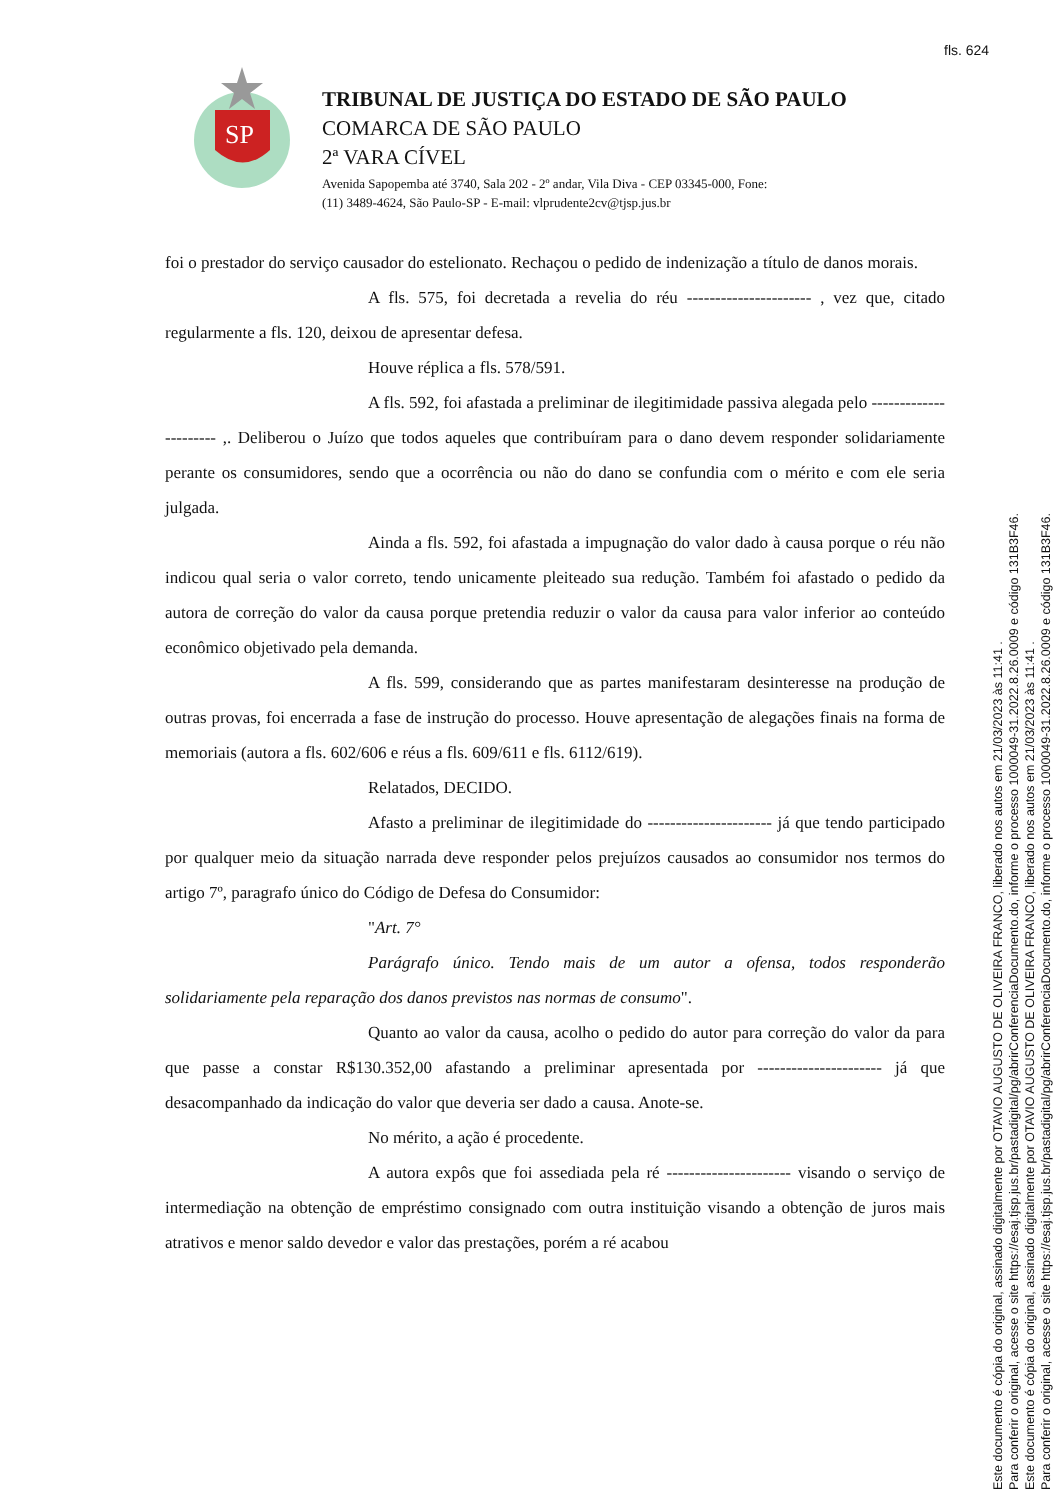fls. 624
SP
TRIBUNAL DE JUSTIÇA DO ESTADO DE SÃO PAULO
COMARCA DE SÃO PAULO
2ª VARA CÍVEL
Avenida Sapopemba até 3740, Sala 202 - 2º andar, Vila Diva - CEP 03345-000, Fone:
(11) 3489-4624, São Paulo-SP - E-mail: vlprudente2cv@tjsp.jus.br
foi o prestador do serviço causador do estelionato. Rechaçou o pedido de indenização a título de danos morais.
A fls. 575, foi decretada a revelia do réu ---------------------- , vez que, citado regularmente a fls. 120, deixou de apresentar defesa.
Houve réplica a fls. 578/591.
A fls. 592, foi afastada a preliminar de ilegitimidade passiva alegada pelo ---------------------- ,. Deliberou o Juízo que todos aqueles que contribuíram para o dano devem responder solidariamente perante os consumidores, sendo que a ocorrência ou não do dano se confundia com o mérito e com ele seria julgada.
Ainda a fls. 592, foi afastada a impugnação do valor dado à causa porque o réu não indicou qual seria o valor correto, tendo unicamente pleiteado sua redução. Também foi afastado o pedido da autora de correção do valor da causa porque pretendia reduzir o valor da causa para valor inferior ao conteúdo econômico objetivado pela demanda.
A fls. 599, considerando que as partes manifestaram desinteresse na produção de outras provas, foi encerrada a fase de instrução do processo. Houve apresentação de alegações finais na forma de memoriais (autora a fls. 602/606 e réus a fls. 609/611 e fls. 6112/619).
Relatados, DECIDO.
Afasto a preliminar de ilegitimidade do ---------------------- já que tendo participado por qualquer meio da situação narrada deve responder pelos prejuízos causados ao consumidor nos termos do artigo 7º, paragrafo único do Código de Defesa do Consumidor:
"Art. 7°
Parágrafo único. Tendo mais de um autor a ofensa, todos responderão solidariamente pela reparação dos danos previstos nas normas de consumo".
Quanto ao valor da causa, acolho o pedido do autor para correção do valor da para que passe a constar R$130.352,00 afastando a preliminar apresentada por ---------------------- já que desacompanhado da indicação do valor que deveria ser dado a causa. Anote-se.
No mérito, a ação é procedente.
A autora expôs que foi assediada pela ré ---------------------- visando o serviço de intermediação na obtenção de empréstimo consignado com outra instituição visando a obtenção de juros mais atrativos e menor saldo devedor e valor das prestações, porém a ré acabou
Este documento é cópia do original, assinado digitalmente por OTAVIO AUGUSTO DE OLIVEIRA FRANCO, liberado nos autos em 21/03/2023 às 11:41 .
Para conferir o original, acesse o site https://esaj.tjsp.jus.br/pastadigital/pg/abrirConferenciaDocumento.do, informe o processo 1000049-31.2022.8.26.0009 e código 131B3F46.
Este documento é cópia do original, assinado digitalmente por OTAVIO AUGUSTO DE OLIVEIRA FRANCO, liberado nos autos em 21/03/2023 às 11:41 .
Para conferir o original, acesse o site https://esaj.tjsp.jus.br/pastadigital/pg/abrirConferenciaDocumento.do, informe o processo 1000049-31.2022.8.26.0009 e código 131B3F46.